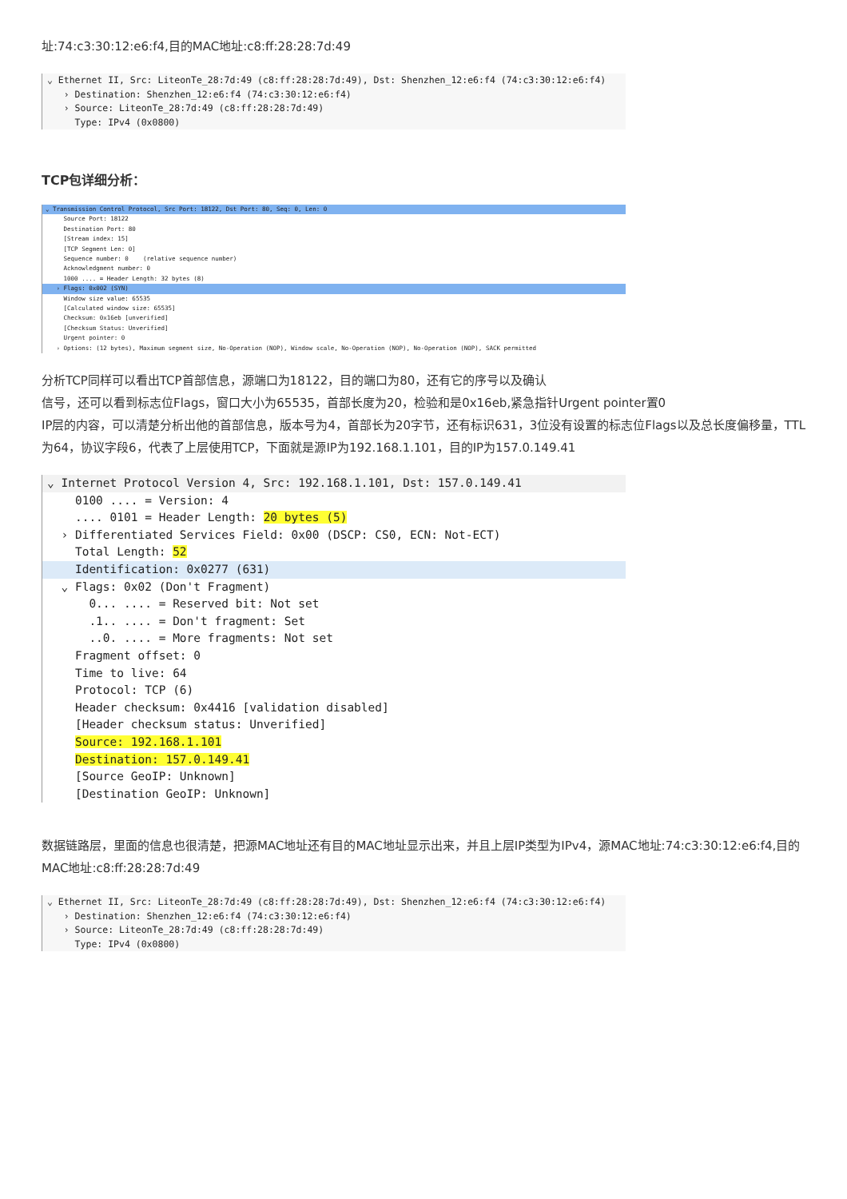址:74:c3:30:12:e6:f4,目的MAC地址:c8:ff:28:28:7d:49
⌄ Ethernet II, Src: LiteonTe_28:7d:49 (c8:ff:28:28:7d:49), Dst: Shenzhen_12:e6:f4 (74:c3:30:12:e6:f4)
› Destination: Shenzhen_12:e6:f4 (74:c3:30:12:e6:f4)
› Source: LiteonTe_28:7d:49 (c8:ff:28:28:7d:49)
Type: IPv4 (0x0800)
TCP包详细分析：
⌄ Transmission Control Protocol, Src Port: 18122, Dst Port: 80, Seq: 0, Len: 0
Source Port: 18122
Destination Port: 80
[Stream index: 15]
[TCP Segment Len: 0]
Sequence number: 0 (relative sequence number)
Acknowledgment number: 0
1000 .... = Header Length: 32 bytes (8)
› Flags: 0x002 (SYN)
Window size value: 65535
[Calculated window size: 65535]
Checksum: 0x16eb [unverified]
[Checksum Status: Unverified]
Urgent pointer: 0
› Options: (12 bytes), Maximum segment size, No-Operation (NOP), Window scale, No-Operation (NOP), No-Operation (NOP), SACK permitted
分析TCP同样可以看出TCP首部信息，源端口为18122，目的端口为80，还有它的序号以及确认
信号，还可以看到标志位Flags，窗口大小为65535，首部长度为20，检验和是0x16eb,紧急指针Urgent pointer置0
IP层的内容，可以清楚分析出他的首部信息，版本号为4，首部长为20字节，还有标识631，3位没有设置的标志位Flags以及总长度偏移量，TTL为64，协议字段6，代表了上层使用TCP，下面就是源IP为192.168.1.101，目的IP为157.0.149.41
⌄ Internet Protocol Version 4, Src: 192.168.1.101, Dst: 157.0.149.41
0100 .... = Version: 4
.... 0101 = Header Length: 20 bytes (5)
› Differentiated Services Field: 0x00 (DSCP: CS0, ECN: Not-ECT)
Total Length: 52
Identification: 0x0277 (631)
⌄ Flags: 0x02 (Don't Fragment)
0... .... = Reserved bit: Not set
.1.. .... = Don't fragment: Set
..0. .... = More fragments: Not set
Fragment offset: 0
Time to live: 64
Protocol: TCP (6)
Header checksum: 0x4416 [validation disabled]
[Header checksum status: Unverified]
Source: 192.168.1.101
Destination: 157.0.149.41
[Source GeoIP: Unknown]
[Destination GeoIP: Unknown]
数据链路层，里面的信息也很清楚，把源MAC地址还有目的MAC地址显示出来，并且上层IP类型为IPv4，源MAC地址:74:c3:30:12:e6:f4,目的MAC地址:c8:ff:28:28:7d:49
⌄ Ethernet II, Src: LiteonTe_28:7d:49 (c8:ff:28:28:7d:49), Dst: Shenzhen_12:e6:f4 (74:c3:30:12:e6:f4)
› Destination: Shenzhen_12:e6:f4 (74:c3:30:12:e6:f4)
› Source: LiteonTe_28:7d:49 (c8:ff:28:28:7d:49)
Type: IPv4 (0x0800)